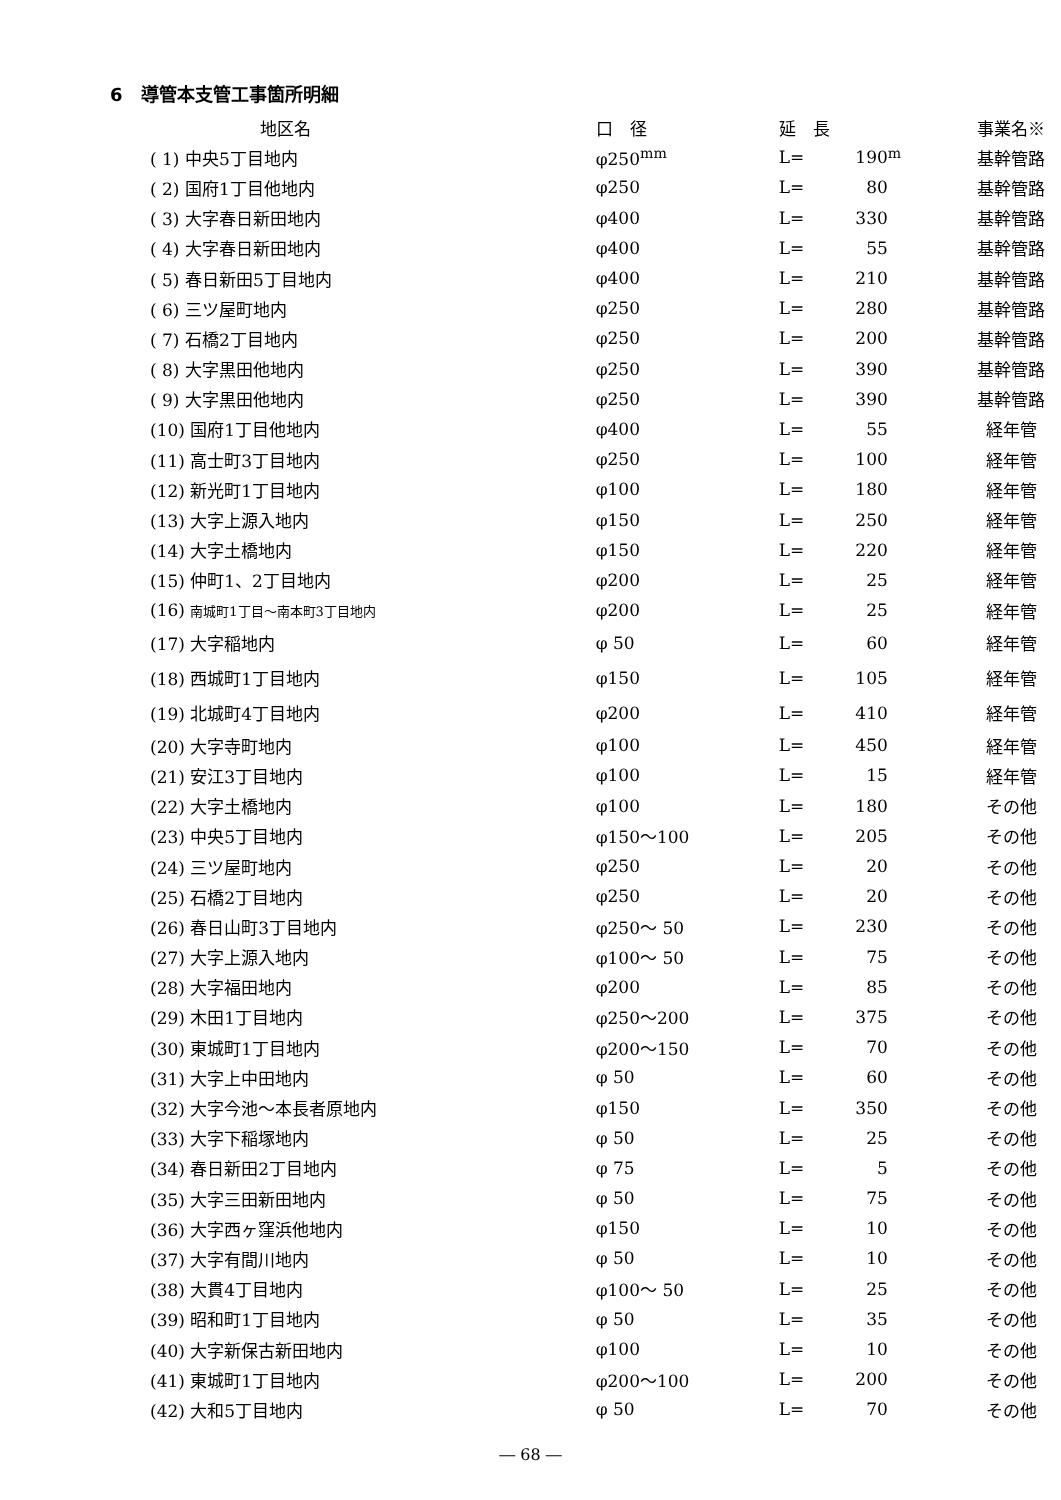6　導管本支管工事箇所明細
| 地区名 | 口 径 | 延 長 | | | 事業名※ |
| --- | --- | --- | --- | --- | --- |
| ( 1) 中央5丁目地内 | φ250<sup>mm</sup> | L= | 190 | <sup>m</sup> | 基幹管路 |
| ( 2) 国府1丁目他地内 | φ250 | L= | 80 | | 基幹管路 |
| ( 3) 大字春日新田地内 | φ400 | L= | 330 | | 基幹管路 |
| ( 4) 大字春日新田地内 | φ400 | L= | 55 | | 基幹管路 |
| ( 5) 春日新田5丁目地内 | φ400 | L= | 210 | | 基幹管路 |
| ( 6) 三ツ屋町地内 | φ250 | L= | 280 | | 基幹管路 |
| ( 7) 石橋2丁目地内 | φ250 | L= | 200 | | 基幹管路 |
| ( 8) 大字黒田他地内 | φ250 | L= | 390 | | 基幹管路 |
| ( 9) 大字黒田他地内 | φ250 | L= | 390 | | 基幹管路 |
| (10) 国府1丁目他地内 | φ400 | L= | 55 | | 経年管 |
| (11) 高士町3丁目地内 | φ250 | L= | 100 | | 経年管 |
| (12) 新光町1丁目地内 | φ100 | L= | 180 | | 経年管 |
| (13) 大字上源入地内 | φ150 | L= | 250 | | 経年管 |
| (14) 大字土橋地内 | φ150 | L= | 220 | | 経年管 |
| (15) 仲町1、2丁目地内 | φ200 | L= | 25 | | 経年管 |
| (16) 南城町1丁目～南本町3丁目地内 | φ200 | L= | 25 | | 経年管 |
| (17) 大字稲地内 | φ 50 | L= | 60 | | 経年管 |
| (18) 西城町1丁目地内 | φ150 | L= | 105 | | 経年管 |
| (19) 北城町4丁目地内 | φ200 | L= | 410 | | 経年管 |
| (20) 大字寺町地内 | φ100 | L= | 450 | | 経年管 |
| (21) 安江3丁目地内 | φ100 | L= | 15 | | 経年管 |
| (22) 大字土橋地内 | φ100 | L= | 180 | | その他 |
| (23) 中央5丁目地内 | φ150～100 | L= | 205 | | その他 |
| (24) 三ツ屋町地内 | φ250 | L= | 20 | | その他 |
| (25) 石橋2丁目地内 | φ250 | L= | 20 | | その他 |
| (26) 春日山町3丁目地内 | φ250～ 50 | L= | 230 | | その他 |
| (27) 大字上源入地内 | φ100～ 50 | L= | 75 | | その他 |
| (28) 大字福田地内 | φ200 | L= | 85 | | その他 |
| (29) 木田1丁目地内 | φ250～200 | L= | 375 | | その他 |
| (30) 東城町1丁目地内 | φ200～150 | L= | 70 | | その他 |
| (31) 大字上中田地内 | φ 50 | L= | 60 | | その他 |
| (32) 大字今池～本長者原地内 | φ150 | L= | 350 | | その他 |
| (33) 大字下稲塚地内 | φ 50 | L= | 25 | | その他 |
| (34) 春日新田2丁目地内 | φ 75 | L= | 5 | | その他 |
| (35) 大字三田新田地内 | φ 50 | L= | 75 | | その他 |
| (36) 大字西ヶ窪浜他地内 | φ150 | L= | 10 | | その他 |
| (37) 大字有間川地内 | φ 50 | L= | 10 | | その他 |
| (38) 大貫4丁目地内 | φ100～ 50 | L= | 25 | | その他 |
| (39) 昭和町1丁目地内 | φ 50 | L= | 35 | | その他 |
| (40) 大字新保古新田地内 | φ100 | L= | 10 | | その他 |
| (41) 東城町1丁目地内 | φ200～100 | L= | 200 | | その他 |
| (42) 大和5丁目地内 | φ 50 | L= | 70 | | その他 |
― 68 ―